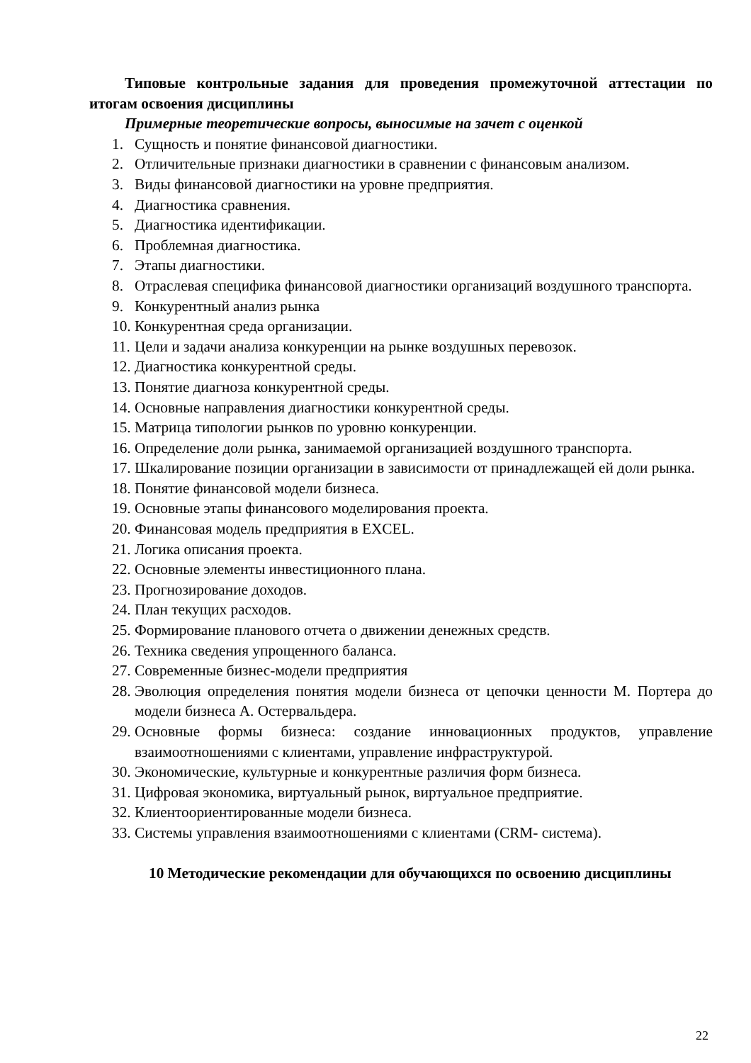Типовые контрольные задания для проведения промежуточной аттестации по итогам освоения дисциплины
Примерные теоретические вопросы, выносимые на зачет с оценкой
1. Сущность и понятие финансовой диагностики.
2. Отличительные признаки диагностики в сравнении с финансовым анализом.
3. Виды финансовой диагностики на уровне предприятия.
4. Диагностика сравнения.
5. Диагностика идентификации.
6. Проблемная диагностика.
7. Этапы диагностики.
8. Отраслевая специфика финансовой диагностики организаций воздушного транспорта.
9. Конкурентный анализ рынка
10. Конкурентная среда организации.
11. Цели и задачи анализа конкуренции на рынке воздушных перевозок.
12. Диагностика конкурентной среды.
13. Понятие диагноза конкурентной среды.
14. Основные направления диагностики конкурентной среды.
15. Матрица типологии рынков по уровню конкуренции.
16. Определение доли рынка, занимаемой организацией воздушного транспорта.
17. Шкалирование позиции организации в зависимости от принадлежащей ей доли рынка.
18. Понятие финансовой модели бизнеса.
19. Основные этапы финансового моделирования проекта.
20. Финансовая модель предприятия в EXCEL.
21. Логика описания проекта.
22. Основные элементы инвестиционного плана.
23. Прогнозирование доходов.
24. План текущих расходов.
25. Формирование планового отчета о движении денежных средств.
26. Техника сведения упрощенного баланса.
27. Современные бизнес-модели предприятия
28. Эволюция определения понятия модели бизнеса от цепочки ценности М. Портера до модели бизнеса А. Остервальдера.
29. Основные формы бизнеса: создание инновационных продуктов, управление взаимоотношениями с клиентами, управление инфраструктурой.
30. Экономические, культурные и конкурентные различия форм бизнеса.
31. Цифровая экономика, виртуальный рынок, виртуальное предприятие.
32. Клиентоориентированные модели бизнеса.
33. Системы управления взаимоотношениями с клиентами (CRM- система).
10 Методические рекомендации для обучающихся по освоению дисциплины
22